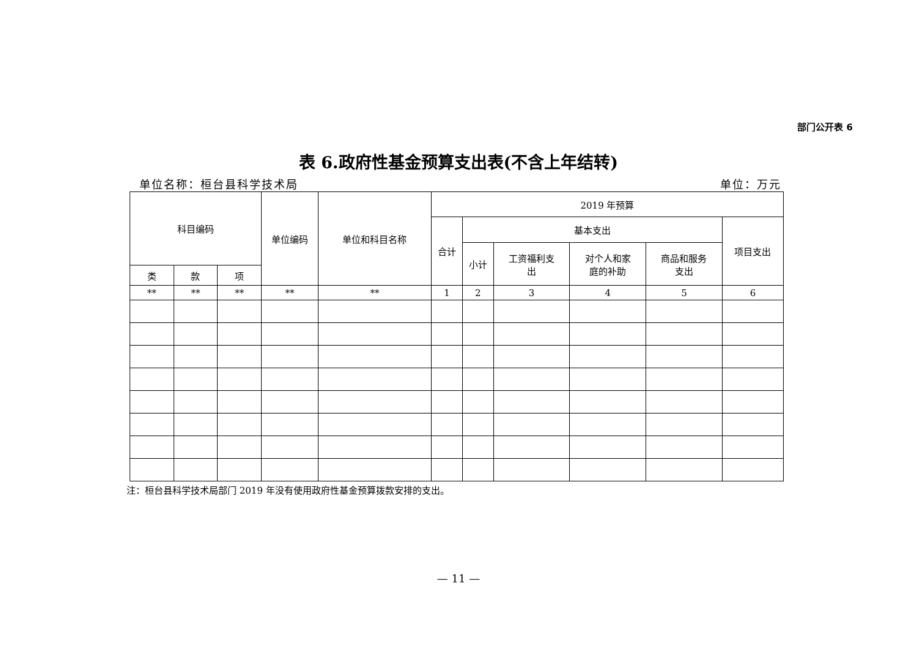部门公开表 6
表 6.政府性基金预算支出表(不含上年结转)
单位名称：桓台县科学技术局 单位：万元
| 科目编码 | | | 单位编码 | 单位和科目名称 | 2019 年预算 | | | | | |
| --- | --- | --- | --- | --- | --- | --- | --- | --- | --- | --- |
| | | | | | 合计 | 基本支出 | | | | 项目支出 |
| | | | | | | 小计 | 工资福利支 出 | 对个人和家 庭的补助 | 商品和服务 支出 | |
| 类 | 款 | 项 | | | | | | | | |
| ** | ** | ** | ** | ** | 1 | 2 | 3 | 4 | 5 | 6 |
注：桓台县科学技术局部门 2019 年没有使用政府性基金预算拨款安排的支出。
— 11 —